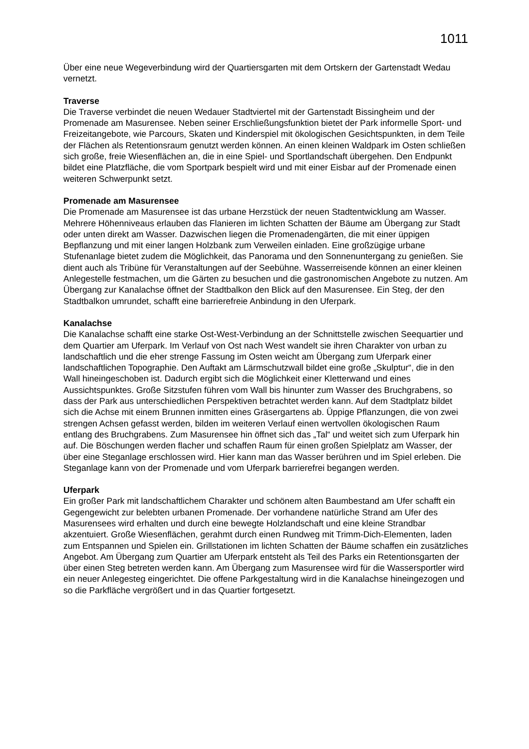1011
Über eine neue Wegeverbindung wird der Quartiersgarten mit dem Ortskern der Gartenstadt Wedau vernetzt.
Traverse
Die Traverse verbindet die neuen Wedauer Stadtviertel mit der Gartenstadt Bissingheim und der Promenade am Masurensee. Neben seiner Erschließungsfunktion bietet der Park informelle Sport- und Freizeitangebote, wie Parcours, Skaten und Kinderspiel mit ökologischen Gesichtspunkten, in dem Teile der Flächen als Retentionsraum genutzt werden können. An einen kleinen Waldpark im Osten schließen sich große, freie Wiesenflächen an, die in eine Spiel- und Sportlandschaft übergehen. Den Endpunkt bildet eine Platzfläche, die vom Sportpark bespielt wird und mit einer Eisbar auf der Promenade einen weiteren Schwerpunkt setzt.
Promenade am Masurensee
Die Promenade am Masurensee ist das urbane Herzstück der neuen Stadtentwicklung am Wasser. Mehrere Höhenniveaus erlauben das Flanieren im lichten Schatten der Bäume am Übergang zur Stadt oder unten direkt am Wasser. Dazwischen liegen die Promenadengärten, die mit einer üppigen Bepflanzung und mit einer langen Holzbank zum Verweilen einladen. Eine großzügige urbane Stufenanlage bietet zudem die Möglichkeit, das Panorama und den Sonnenuntergang zu genießen. Sie dient auch als Tribüne für Veranstaltungen auf der Seebühne. Wasserreisende können an einer kleinen Anlegestelle festmachen, um die Gärten zu besuchen und die gastronomischen Angebote zu nutzen. Am Übergang zur Kanalachse öffnet der Stadtbalkon den Blick auf den Masurensee. Ein Steg, der den Stadtbalkon umrundet, schafft eine barrierefreie Anbindung in den Uferpark.
Kanalachse
Die Kanalachse schafft eine starke Ost-West-Verbindung an der Schnittstelle zwischen Seequartier und dem Quartier am Uferpark. Im Verlauf von Ost nach West wandelt sie ihren Charakter von urban zu landschaftlich und die eher strenge Fassung im Osten weicht am Übergang zum Uferpark einer landschaftlichen Topographie. Den Auftakt am Lärmschutzwall bildet eine große „Skulptur“, die in den Wall hineingeschoben ist. Dadurch ergibt sich die Möglichkeit einer Kletterwand und eines Aussichtspunktes. Große Sitzstufen führen vom Wall bis hinunter zum Wasser des Bruchgrabens, so dass der Park aus unterschiedlichen Perspektiven betrachtet werden kann. Auf dem Stadtplatz bildet sich die Achse mit einem Brunnen inmitten eines Gräsergartens ab. Üppige Pflanzungen, die von zwei strengen Achsen gefasst werden, bilden im weiteren Verlauf einen wertvollen ökologischen Raum entlang des Bruchgrabens. Zum Masurensee hin öffnet sich das „Tal“ und weitet sich zum Uferpark hin auf. Die Böschungen werden flacher und schaffen Raum für einen großen Spielplatz am Wasser, der über eine Steganlage erschlossen wird. Hier kann man das Wasser berühren und im Spiel erleben. Die Steganlage kann von der Promenade und vom Uferpark barrierefrei begangen werden.
Uferpark
Ein großer Park mit landschaftlichem Charakter und schönem alten Baumbestand am Ufer schafft ein Gegengewicht zur belebten urbanen Promenade. Der vorhandene natürliche Strand am Ufer des Masurensees wird erhalten und durch eine bewegte Holzlandschaft und eine kleine Strandbar akzentuiert. Große Wiesenflächen, gerahmt durch einen Rundweg mit Trimm-Dich-Elementen, laden zum Entspannen und Spielen ein. Grillstationen im lichten Schatten der Bäume schaffen ein zusätzliches Angebot. Am Übergang zum Quartier am Uferpark entsteht als Teil des Parks ein Retentionsgarten der über einen Steg betreten werden kann. Am Übergang zum Masurensee wird für die Wassersportler wird ein neuer Anlegesteg eingerichtet. Die offene Parkgestaltung wird in die Kanalachse hineingezogen und so die Parkfläche vergrößert und in das Quartier fortgesetzt.